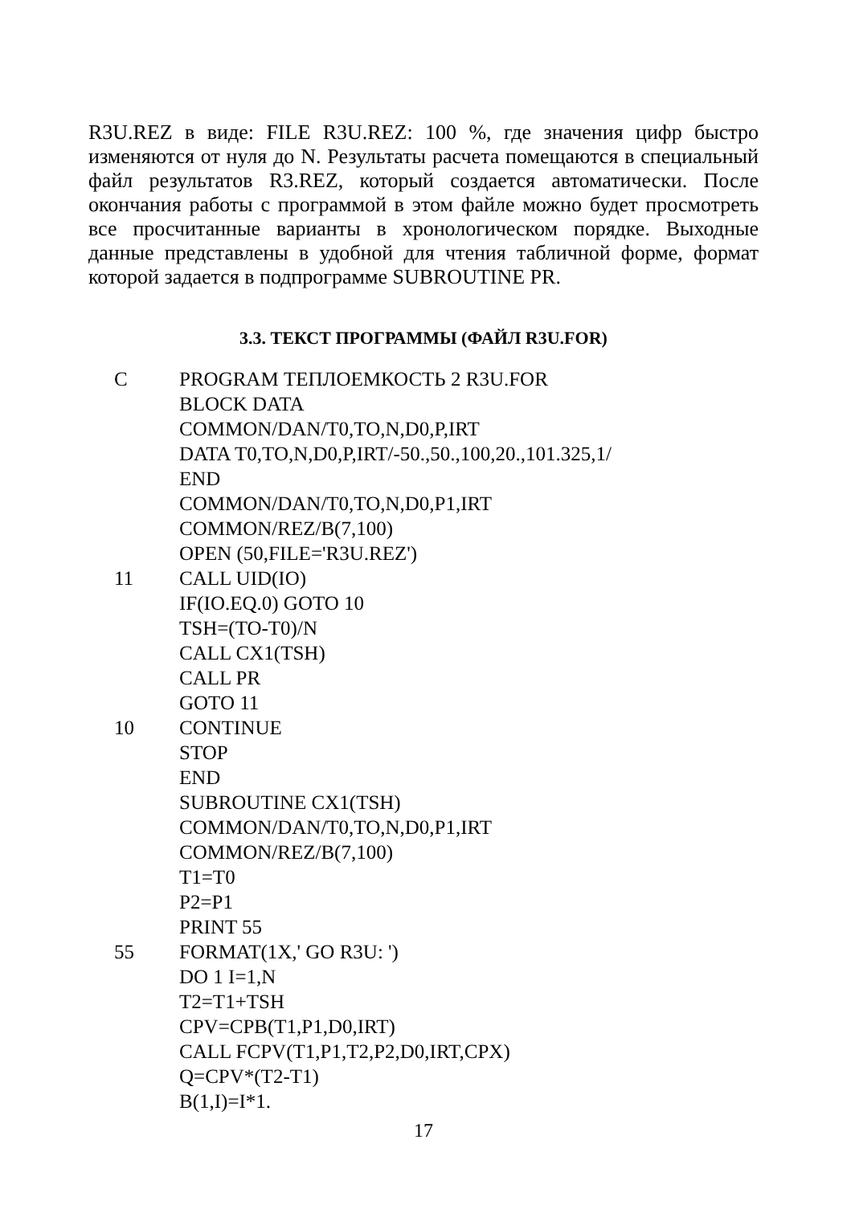R3U.REZ в виде: FILE R3U.REZ: 100 %, где значения цифр быстро изменяются от нуля до N. Результаты расчета помещаются в специальный файл результатов R3.REZ, который создается автоматически. После окончания работы с программой в этом файле можно будет просмотреть все просчитанные варианты в хронологическом порядке. Выходные данные представлены в удобной для чтения табличной форме, формат которой задается в подпрограмме SUBROUTINE PR.
3.3. ТЕКСТ ПРОГРАММЫ (ФАЙЛ R3U.FOR)
C PROGRAM ТЕПЛОЕМКОСТЬ 2 R3U.FOR
BLOCK DATA
COMMON/DAN/T0,TO,N,D0,P,IRT
DATA T0,TO,N,D0,P,IRT/-50.,50.,100,20.,101.325,1/
END
COMMON/DAN/T0,TO,N,D0,P1,IRT
COMMON/REZ/B(7,100)
OPEN (50,FILE='R3U.REZ')
11 CALL UID(IO)
IF(IO.EQ.0) GOTO 10
TSH=(TO-T0)/N
CALL CX1(TSH)
CALL PR
GOTO 11
10 CONTINUE
STOP
END
SUBROUTINE CX1(TSH)
COMMON/DAN/T0,TO,N,D0,P1,IRT
COMMON/REZ/B(7,100)
T1=T0
P2=P1
PRINT 55
55 FORMAT(1X,' GO R3U: ')
DO 1 I=1,N
T2=T1+TSH
CPV=CPB(T1,P1,D0,IRT)
CALL FCPV(T1,P1,T2,P2,D0,IRT,CPX)
Q=CPV*(T2-T1)
B(1,I)=I*1.
17